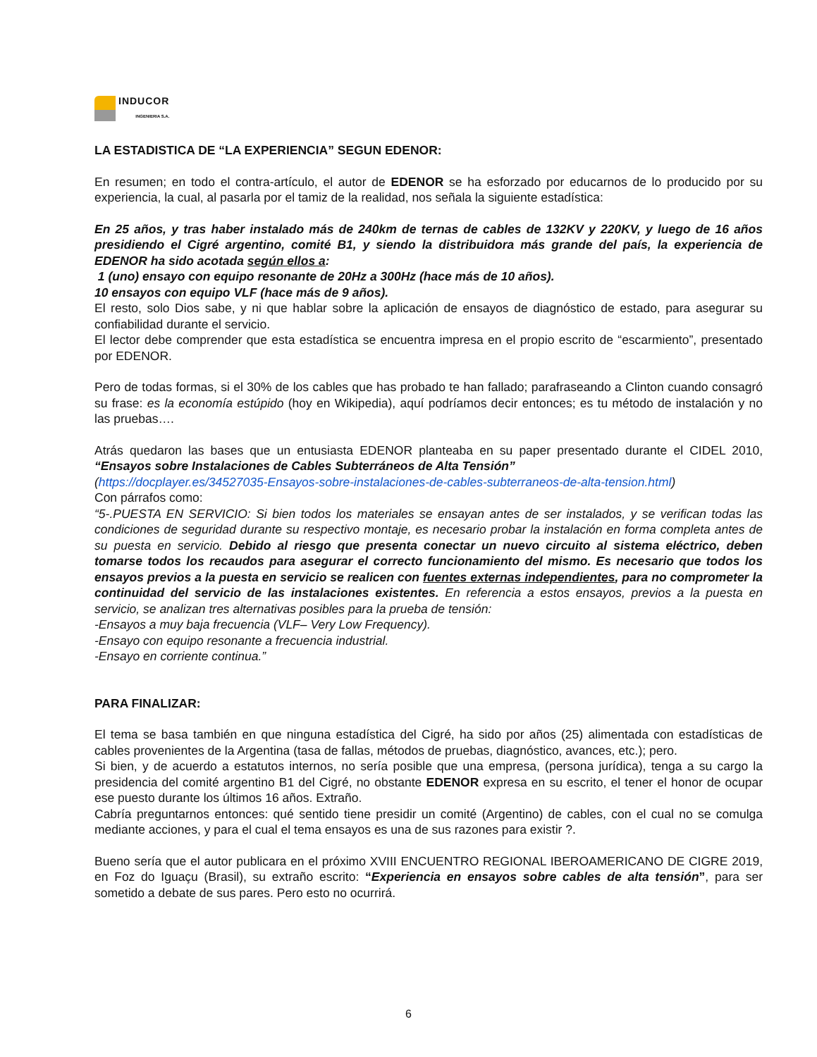INDUCOR
INGENIERIA S.A.
LA ESTADISTICA DE “LA EXPERIENCIA” SEGUN EDENOR:
En resumen; en todo el contra-artículo, el autor de EDENOR se ha esforzado por educarnos de lo producido por su experiencia, la cual, al pasarla por el tamiz de la realidad, nos señala la siguiente estadística:
En 25 años, y tras haber instalado más de 240km de ternas de cables de 132KV y 220KV, y luego de 16 años presidiendo el Cigré argentino, comité B1, y siendo la distribuidora más grande del país, la experiencia de EDENOR ha sido acotada según ellos a:
1 (uno) ensayo con equipo resonante de 20Hz a 300Hz (hace más de 10 años).
10 ensayos con equipo VLF (hace más de 9 años).
El resto, solo Dios sabe, y ni que hablar sobre la aplicación de ensayos de diagnóstico de estado, para asegurar su confiabilidad durante el servicio.
El lector debe comprender que esta estadística se encuentra impresa en el propio escrito de “escarmiento”, presentado por EDENOR.
Pero de todas formas, si el 30% de los cables que has probado te han fallado; parafraseando a Clinton cuando consagró su frase: es la economía estúpido (hoy en Wikipedia), aquí podríamos decir entonces; es tu método de instalación y no las pruebas….
Atrás quedaron las bases que un entusiasta EDENOR planteaba en su paper presentado durante el CIDEL 2010, “Ensayos sobre Instalaciones de Cables Subterráneos de Alta Tensión”
(https://docplayer.es/34527035-Ensayos-sobre-instalaciones-de-cables-subterraneos-de-alta-tension.html)
Con párrafos como:
“5-.PUESTA EN SERVICIO: Si bien todos los materiales se ensayan antes de ser instalados, y se verifican todas las condiciones de seguridad durante su respectivo montaje, es necesario probar la instalación en forma completa antes de su puesta en servicio. Debido al riesgo que presenta conectar un nuevo circuito al sistema eléctrico, deben tomarse todos los recaudos para asegurar el correcto funcionamiento del mismo. Es necesario que todos los ensayos previos a la puesta en servicio se realicen con fuentes externas independientes, para no comprometer la continuidad del servicio de las instalaciones existentes. En referencia a estos ensayos, previos a la puesta en servicio, se analizan tres alternativas posibles para la prueba de tensión:
-Ensayos a muy baja frecuencia (VLF– Very Low Frequency).
-Ensayo con equipo resonante a frecuencia industrial.
-Ensayo en corriente continua.”
PARA FINALIZAR:
El tema se basa también en que ninguna estadística del Cigré, ha sido por años (25) alimentada con estadísticas de cables provenientes de la Argentina (tasa de fallas, métodos de pruebas, diagnóstico, avances, etc.); pero.
Si bien, y de acuerdo a estatutos internos, no sería posible que una empresa, (persona jurídica), tenga a su cargo la presidencia del comité argentino B1 del Cigré, no obstante EDENOR expresa en su escrito, el tener el honor de ocupar ese puesto durante los últimos 16 años. Extraño.
Cabría preguntarnos entonces: qué sentido tiene presidir un comité (Argentino) de cables, con el cual no se comulga mediante acciones, y para el cual el tema ensayos es una de sus razones para existir ?.
Bueno sería que el autor publicara en el próximo XVIII ENCUENTRO REGIONAL IBEROAMERICANO DE CIGRE 2019, en Foz do Iguaçu (Brasil), su extraño escrito: “Experiencia en ensayos sobre cables de alta tensión”, para ser sometido a debate de sus pares. Pero esto no ocurrirá.
6